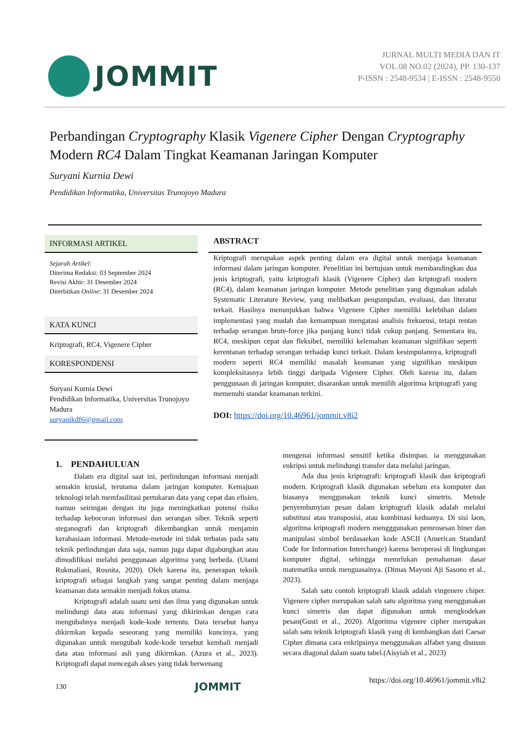JOMMIT
JURNAL MULTI MEDIA DAN IT
VOL.08 NO.02 (2024), PP. 130-137
P-ISSN : 2548-9534 | E-ISSN : 2548-9550
Perbandingan Cryptography Klasik Vigenere Cipher Dengan Cryptography Modern RC4 Dalam Tingkat Keamanan Jaringan Komputer
Suryani Kurnia Dewi
Pendidikan Informatika, Universitas Trunojoyo Madura
INFORMASI ARTIKEL
Sejarah Artikel:
Diterima Redaksi: 03 September 2024
Revisi Akhir: 31 Desember 2024
Diterbitkan Online: 31 Desember 2024
KATA KUNCI
Kriptografi, RC4, Vigenere Cipher
KORESPONDENSI
Suryani Kurnia Dewi
Pendidikan Informatika, Universitas Trunojoyo Madura
suryanikdf6@gmail.com
ABSTRACT
Kriptografi merupakan aspek penting dalam era digital untuk menjaga keamanan informasi dalam jaringan komputer. Penelitian ini bertujuan untuk membandingkan dua jenis kriptografi, yaitu kriptografi klasik (Vigenere Cipher) dan kriptografi modern (RC4), dalam keamanan jaringan komputer. Metode penelitian yang digunakan adalah Systematic Literature Review, yang melibatkan pengumpulan, evaluasi, dan literatur terkait. Hasilnya menunjukkan bahwa Vigenere Cipher memiliki kelebihan dalam implementasi yang mudah dan kemampuan mengatasi analisis frekuensi, tetapi rentan terhadap serangan brute-force jika panjang kunci tidak cukup panjang. Sementara itu, RC4, meskipun cepat dan fleksibel, memiliki kelemahan keamanan signifikan seperti kerentanan terhadap serangan terhadap kunci terkait. Dalam kesimpulannya, kriptografi modern seperti RC4 memiliki masalah keamanan yang signifikan meskipun kompleksitasnya lebih tinggi daripada Vigenere Cipher. Oleh karena itu, dalam penggunaan di jaringan komputer, disarankan untuk memilih algoritma kriptografi yang memenuhi standar keamanan terkini.
DOI: https://doi.org/10.46961/jommit.v8i2
1. PENDAHULUAN
Dalam era digital saat ini, perlindungan informasi menjadi semakin krusial, terutama dalam jaringan komputer. Kemajuan teknologi telah memfasilitasi pertukaran data yang cepat dan efisien, namun seiringan dengan itu juga meningkatkan potensi risiko terhadap kebocoran informasi dan serangan siber. Teknik seperti steganografi dan kriptografi dikembangkan untuk menjamin kerahasiaan informasi. Metode-metode ini tidak terbatas pada satu teknik perlindungan data saja, namun juga dapat digabungkan atau dimodifikasi melalui penggunaan algoritma yang berbeda. (Utami Rukmaliani, Rosnita, 2020). Oleh karena itu, penerapan teknik kriptografi sebagai langkah yang sangat penting dalam menjaga keamanan data semakin menjadi fokus utama.
Kriptografi adalah suatu seni dan ilmu yang digunakan untuk melindungi data atau informasi yang dikirimkan dengan cara mengubahnya menjadi kode-kode tertentu. Data tersebut hanya dikirmkan kepada seseorang yang memiliki kuncinya, yang digunakan untuk mengubah kode-kode tersebut kembali menjadi data atau informasi asli yang dikirmkan. (Azura et al., 2023). Kriptografi dapat mencegah akses yang tidak berwenang
mengenai informasi sensitif ketika disimpan. ia menggunakan enkripsi untuk melindungi transfer data melalui jaringan.
Ada dua jenis kriptografi: kriptografi klasik dan kriptografi modern. Kriptografi klasik digunakan sebelum era komputer dan biasanya menggunakan teknik kunci simetris. Metode penyembunyian pesan dalam kriptografi klasik adalah melalui substitusi atau transposisi, atau kombinasi keduanya. Di sisi laon, algoritma kriptografi modern mengggunakan pemrosesan biner dan manipulasi simbol berdasaekan kode ASCII (American Standard Code for Information Interchange) karena beroperasi di lingkungan komputer digital, sehingga memrlukan pemahaman dasar matematika untuk menguasainya. (Dimas Mayoni Aji Sasono et al., 2023).
Salah satu contoh kriptografi klasik adalah vingenere chiper. Vigenere cipher merupakan salah satu algoritma yang menggunakan kunci simetris dan dapat digunakan untuk mengkodekan pesan(Gusti et al., 2020). Algoritma vigenere cipher merupakan salah satu teknik kriptografi klasik yang di kembangkan dari Caesar Cipher dimana cara enkripsinya menggunakan alfabet yang disusun secara diagonal dalam suatu tabel.(Aisyiah et al., 2023)
130 JOMMIT https://doi.org/10.46961/jommit.v8i2